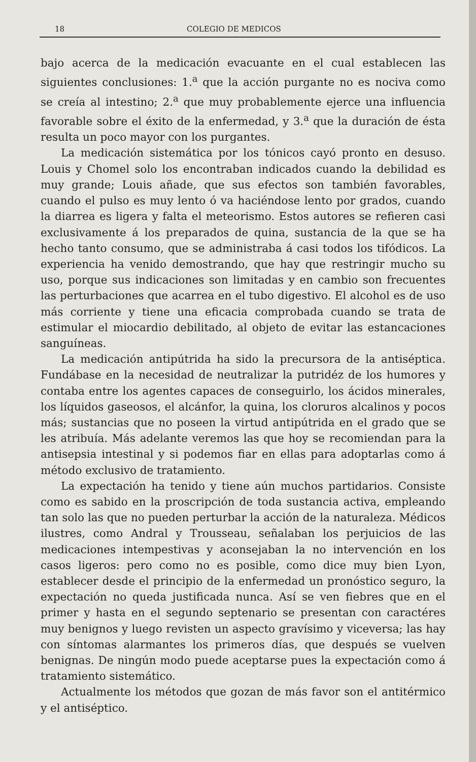18 COLEGIO DE MEDICOS
bajo acerca de la medicación evacuante en el cual establecen las siguientes conclusiones: 1.<sup>a</sup> que la acción purgante no es nociva como se creía al intestino; 2.<sup>a</sup> que muy probablemente ejerce una influencia favorable sobre el éxito de la enfermedad, y 3.<sup>a</sup> que la duración de ésta resulta un poco mayor con los purgantes.
La medicación sistemática por los tónicos cayó pronto en desuso. Louis y Chomel solo los encontraban indicados cuando la debilidad es muy grande; Louis añade, que sus efectos son también favorables, cuando el pulso es muy lento ó va haciéndose lento por grados, cuando la diarrea es ligera y falta el meteorismo. Estos autores se refieren casi exclusivamente á los preparados de quina, sustancia de la que se ha hecho tanto consumo, que se administraba á casi todos los tifódicos. La experiencia ha venido demostrando, que hay que restringir mucho su uso, porque sus indicaciones son limitadas y en cambio son frecuentes las perturbaciones que acarrea en el tubo digestivo. El alcohol es de uso más corriente y tiene una eficacia comprobada cuando se trata de estimular el miocardio debilitado, al objeto de evitar las estancaciones sanguíneas.
La medicación antipútrida ha sido la precursora de la antiséptica. Fundábase en la necesidad de neutralizar la putridéz de los humores y contaba entre los agentes capaces de conseguirlo, los ácidos minerales, los líquidos gaseosos, el alcánfor, la quina, los cloruros alcalinos y pocos más; sustancias que no poseen la virtud antipútrida en el grado que se les atribuía. Más adelante veremos las que hoy se recomiendan para la antisepsia intestinal y si podemos fiar en ellas para adoptarlas como á método exclusivo de tratamiento.
La expectación ha tenido y tiene aún muchos partidarios. Consiste como es sabido en la proscripción de toda sustancia activa, empleando tan solo las que no pueden perturbar la acción de la naturaleza. Médicos ilustres, como Andral y Trousseau, señalaban los perjuicios de las medicaciones intempestivas y aconsejaban la no intervención en los casos ligeros: pero como no es posible, como dice muy bien Lyon, establecer desde el principio de la enfermedad un pronóstico seguro, la expectación no queda justificada nunca. Así se ven fiebres que en el primer y hasta en el segundo septenario se presentan con caractéres muy benignos y luego revisten un aspecto gravísimo y viceversa; las hay con síntomas alarmantes los primeros días, que después se vuelven benignas. De ningún modo puede aceptarse pues la expectación como á tratamiento sistemático.
Actualmente los métodos que gozan de más favor son el antitérmico y el antiséptico.